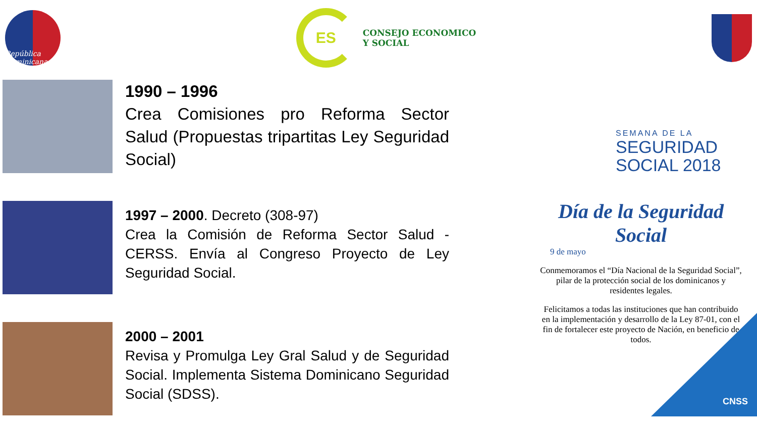República Dominicana
ES
CONSEJO ECONOMICO
Y SOCIAL
1990 – 1996
Crea Comisiones pro Reforma Sector Salud (Propuestas tripartitas Ley Seguridad Social)
1997 – 2000. Decreto (308-97)
Crea la Comisión de Reforma Sector Salud - CERSS. Envía al Congreso Proyecto de Ley Seguridad Social.
2000 – 2001
Revisa y Promulga Ley Gral Salud y de Seguridad Social. Implementa Sistema Dominicano Seguridad Social (SDSS).
SEMANA DE LA
SEGURIDAD
SOCIAL 2018
Día de la Seguridad Social
9 de mayo
Conmemoramos el “Día Nacional de la Seguridad Social”, pilar de la protección social de los dominicanos y residentes legales.
Felicitamos a todas las instituciones que han contribuido en la implementación y desarrollo de la Ley 87-01, con el fin de fortalecer este proyecto de Nación, en beneficio de todos.
CNSS